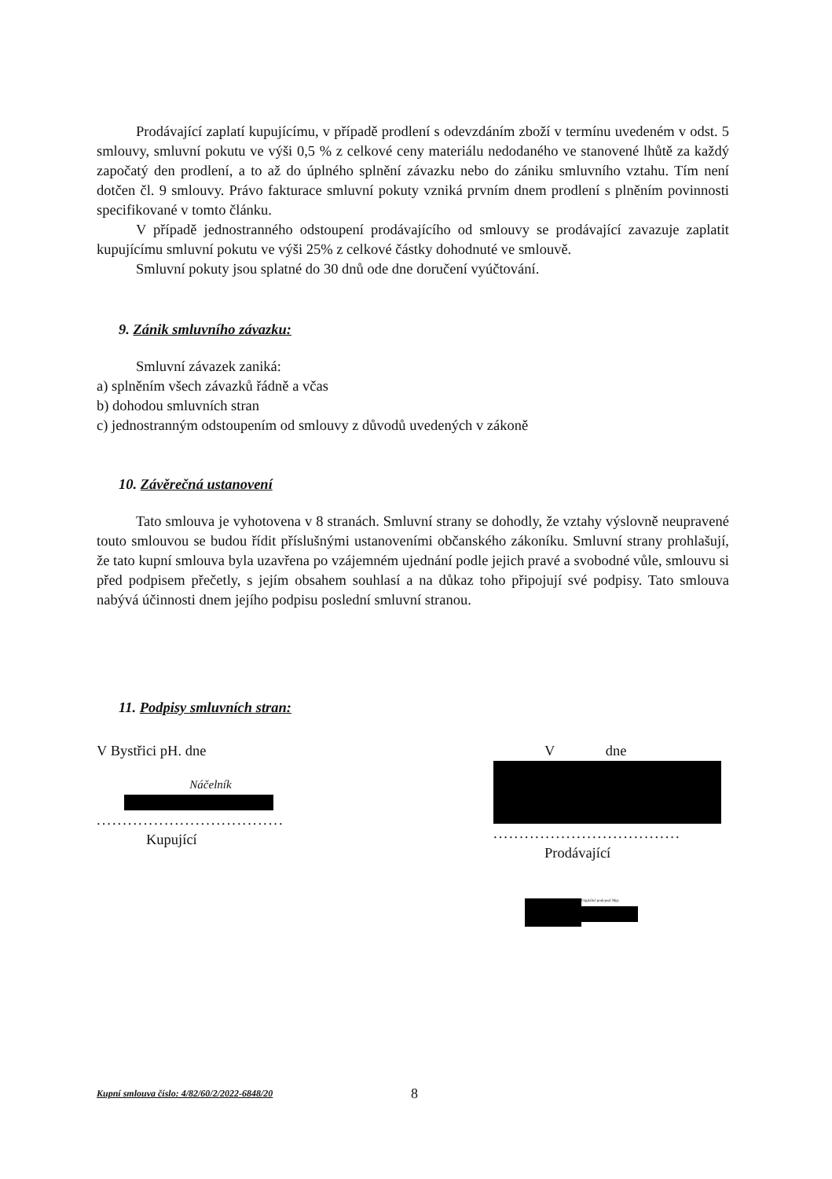Prodávající zaplatí kupujícímu, v případě prodlení s odevzdáním zboží v termínu uvedeném v odst. 5 smlouvy, smluvní pokutu ve výši 0,5 % z celkové ceny materiálu nedodaného ve stanovené lhůtě za každý započatý den prodlení, a to až do úplného splnění závazku nebo do zániku smluvního vztahu. Tím není dotčen čl. 9 smlouvy. Právo fakturace smluvní pokuty vzniká prvním dnem prodlení s plněním povinnosti specifikované v tomto článku.
V případě jednostranného odstoupení prodávajícího od smlouvy se prodávající zavazuje zaplatit kupujícímu smluvní pokutu ve výši 25% z celkové částky dohodnuté ve smlouvě.
Smluvní pokuty jsou splatné do 30 dnů ode dne doručení vyúčtování.
9. Zánik smluvního závazku:
Smluvní závazek zaniká:
a) splněním všech závazků řádně a včas
b) dohodou smluvních stran
c) jednostranným odstoupením od smlouvy z důvodů uvedených v zákoně
10. Závěrečná ustanovení
Tato smlouva je vyhotovena v 8 stranách. Smluvní strany se dohodly, že vztahy výslovně neupravené touto smlouvou se budou řídit příslušnými ustanoveními občanského zákoníku. Smluvní strany prohlašují, že tato kupní smlouva byla uzavřena po vzájemném ujednání podle jejich pravé a svobodné vůle, smlouvu si před podpisem přečetly, s jejím obsahem souhlasí a na důkaz toho připojují své podpisy. Tato smlouva nabývá účinnosti dnem jejího podpisu poslední smluvní stranou.
11. Podpisy smluvních stran:
V Bystřici pH. dne
Náčelník
....................................
Kupující
V dne
....................................
Prodávající
Digitálně podepsal Mgr.
Kupní smlouva číslo: 4/82/60/2/2022-6848/20 8